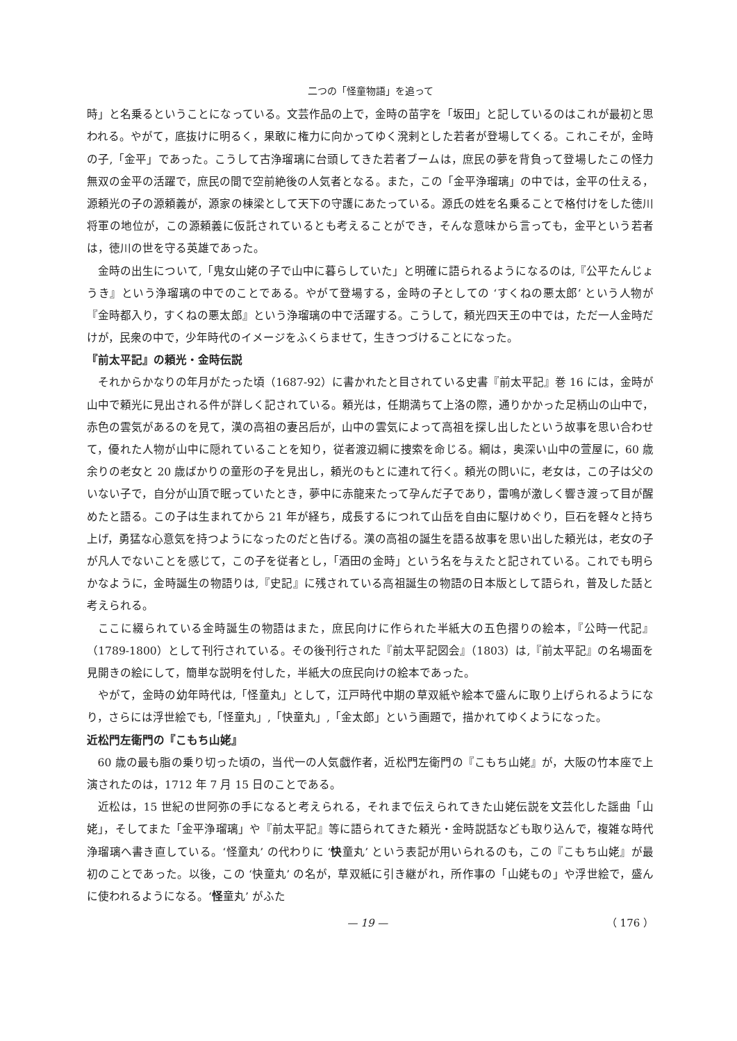二つの「怪童物語」を追って
時」と名乗るということになっている。文芸作品の上で，金時の苗字を「坂田」と記しているのはこれが最初と思われる。やがて，底抜けに明るく，果敢に権力に向かってゆく溌剌とした若者が登場してくる。これこそが，金時の子,「金平」であった。こうして古浄瑠璃に台頭してきた若者ブームは，庶民の夢を背負って登場したこの怪力無双の金平の活躍で，庶民の間で空前絶後の人気者となる。また，この「金平浄瑠璃」の中では，金平の仕える，源頼光の子の源頼義が，源家の棟梁として天下の守護にあたっている。源氏の姓を名乗ることで格付けをした徳川将軍の地位が，この源頼義に仮託されているとも考えることができ，そんな意味から言っても，金平という若者は，徳川の世を守る英雄であった。
金時の出生について,「鬼女山姥の子で山中に暮らしていた」と明確に語られるようになるのは,『公平たんじょうき』という浄瑠璃の中でのことである。やがて登場する，金時の子としての ‘すくねの悪太郎’ という人物が『金時都入り，すくねの悪太郎』という浄瑠璃の中で活躍する。こうして，頼光四天王の中では，ただ一人金時だけが，民衆の中で，少年時代のイメージをふくらませて，生きつづけることになった。
『前太平記』の頼光・金時伝説
それからかなりの年月がたった頃（1687-92）に書かれたと目されている史書『前太平記』巻 16 には，金時が山中で頼光に見出される件が詳しく記されている。頼光は，任期満ちて上洛の際，通りかかった足柄山の山中で，赤色の雲気があるのを見て，漢の高祖の妻呂后が，山中の雲気によって高祖を探し出したという故事を思い合わせて，優れた人物が山中に隠れていることを知り，従者渡辺綱に捜索を命じる。綱は，奥深い山中の萱屋に，60 歳余りの老女と 20 歳ばかりの童形の子を見出し，頼光のもとに連れて行く。頼光の問いに，老女は，この子は父のいない子で，自分が山頂で眠っていたとき，夢中に赤龍来たって孕んだ子であり，雷鳴が激しく響き渡って目が醒めたと語る。この子は生まれてから 21 年が経ち，成長するにつれて山岳を自由に駆けめぐり，巨石を軽々と持ち上げ，勇猛な心意気を持つようになったのだと告げる。漢の高祖の誕生を語る故事を思い出した頼光は，老女の子が凡人でないことを感じて，この子を従者とし，「酒田の金時」という名を与えたと記されている。これでも明らかなように，金時誕生の物語りは,『史記』に残されている高祖誕生の物語の日本版として語られ，普及した話と考えられる。
ここに綴られている金時誕生の物語はまた，庶民向けに作られた半紙大の五色摺りの絵本，『公時一代記』（1789-1800）として刊行されている。その後刊行された『前太平記図会』（1803）は,『前太平記』の名場面を見開きの絵にして，簡単な説明を付した，半紙大の庶民向けの絵本であった。
やがて，金時の幼年時代は,「怪童丸」として，江戸時代中期の草双紙や絵本で盛んに取り上げられるようになり，さらには浮世絵でも,「怪童丸」,「快童丸」,「金太郎」という画題で，描かれてゆくようになった。
近松門左衛門の『こもち山姥』
60 歳の最も脂の乗り切った頃の，当代一の人気戯作者，近松門左衛門の『こもち山姥』が，大阪の竹本座で上演されたのは，1712 年 7 月 15 日のことである。
近松は，15 世紀の世阿弥の手になると考えられる，それまで伝えられてきた山姥伝説を文芸化した謡曲「山姥」，そしてまた「金平浄瑠璃」や『前太平記』等に語られてきた頼光・金時説話なども取り込んで，複雑な時代浄瑠璃へ書き直している。‘怪童丸’ の代わりに ‘快童丸’ という表記が用いられるのも，この『こもち山姥』が最初のことであった。以後，この ‘快童丸’ の名が，草双紙に引き継がれ，所作事の「山姥もの」や浮世絵で，盛んに使われるようになる。‘怪童丸’ がふた
— 19 — （ 176 ）